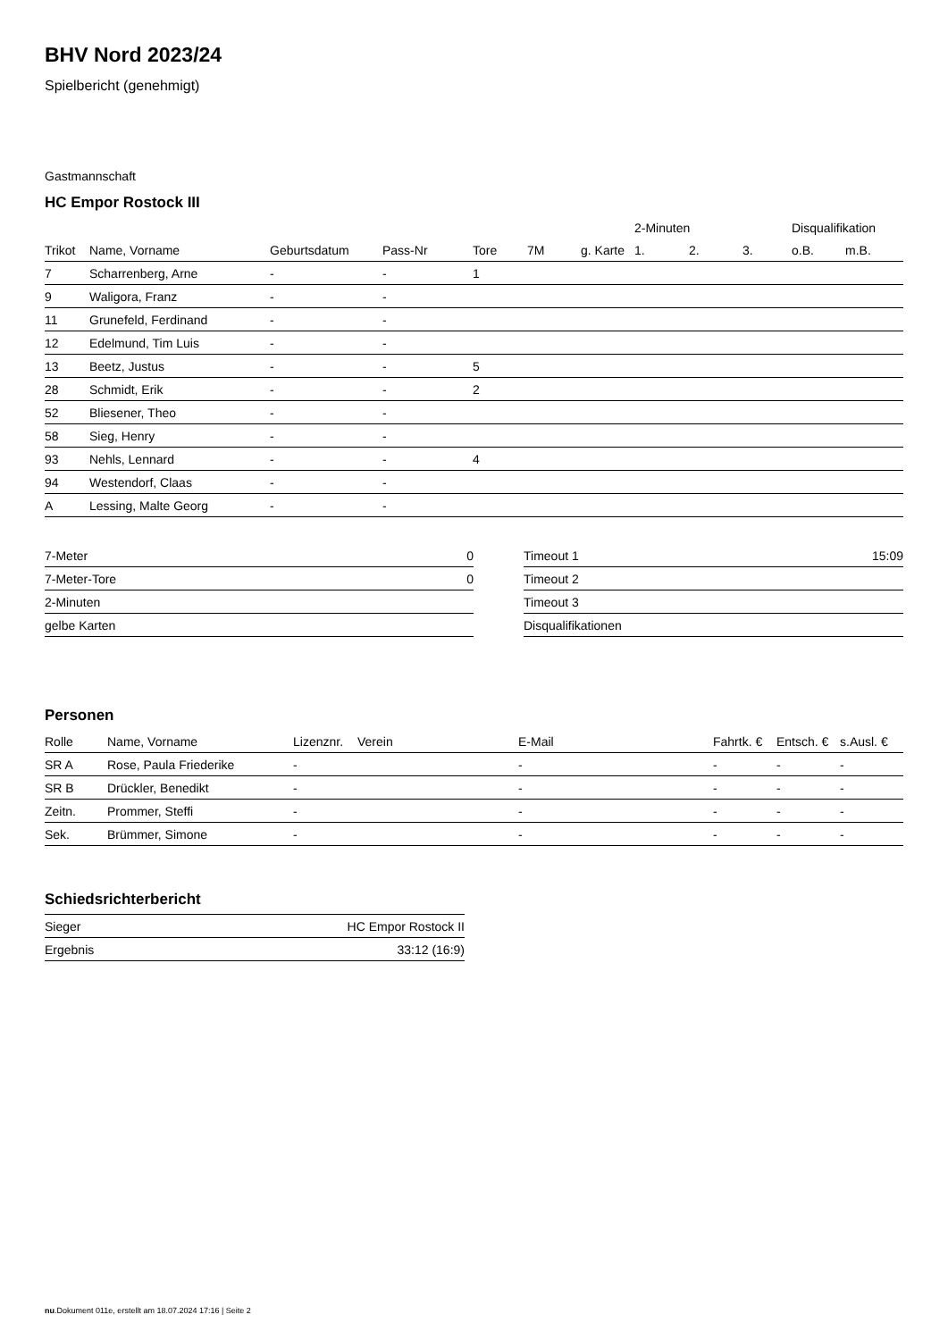BHV Nord 2023/24
Spielbericht (genehmigt)
Gastmannschaft
HC Empor Rostock III
| | | | | | | | 2-Minuten | | | Disqualifikation | |
| --- | --- | --- | --- | --- | --- | --- | --- | --- | --- | --- | --- |
| Trikot | Name, Vorname | Geburtsdatum | Pass-Nr | Tore | 7M | g. Karte | 1. | 2. | 3. | o.B. | m.B. |
| 7 | Scharrenberg, Arne | - | - | 1 | | | | | | | |
| 9 | Waligora, Franz | - | - | | | | | | | | |
| 11 | Grunefeld, Ferdinand | - | - | | | | | | | | |
| 12 | Edelmund, Tim Luis | - | - | | | | | | | | |
| 13 | Beetz, Justus | - | - | 5 | | | | | | | |
| 28 | Schmidt, Erik | - | - | 2 | | | | | | | |
| 52 | Bliesener, Theo | - | - | | | | | | | | |
| 58 | Sieg, Henry | - | - | | | | | | | | |
| 93 | Nehls, Lennard | - | - | 4 | | | | | | | |
| 94 | Westendorf, Claas | - | - | | | | | | | | |
| A | Lessing, Malte Georg | - | - | | | | | | | | |
| 7-Meter | 0 |
| 7-Meter-Tore | 0 |
| 2-Minuten | |
| gelbe Karten | |
| Timeout 1 | 15:09 |
| Timeout 2 | |
| Timeout 3 | |
| Disqualifikationen | |
Personen
| Rolle | Name, Vorname | Lizenznr. | Verein | E-Mail | Fahrtk. € | Entsch. € | s.Ausl. € |
| --- | --- | --- | --- | --- | --- | --- | --- |
| SR A | Rose, Paula Friederike | - | | - | - | - | - |
| SR B | Drückler, Benedikt | - | | - | - | - | - |
| Zeitn. | Prommer, Steffi | - | | - | - | - | - |
| Sek. | Brümmer, Simone | - | | - | - | - | - |
Schiedsrichterbericht
| Sieger | HC Empor Rostock II |
| Ergebnis | 33:12 (16:9) |
nu.Dokument 011e, erstellt am 18.07.2024 17:16 | Seite 2